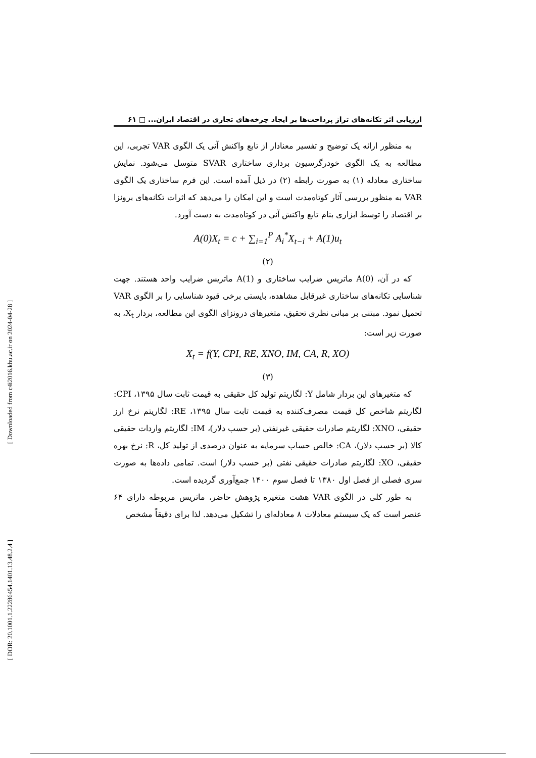[ Downloaded from c4i2016.khu.ac.ir on 2024-04-28 ]
[ DOR: 20.1001.1.22286454.1401.13.48.2.4 ]
ارزیابی اثر تکانه‌های تراز پرداخت‌ها بر ایجاد چرخه‌های تجاری در اقتصاد ایران... □ ۶۱
به منظور ارائه یک توضیح و تفسیر معنادار از تابع واکنش آنی یک الگوی VAR تجربی، این مطالعه به یک الگوی خودرگرسیون برداری ساختاری SVAR متوسل می‌شود. نمایش ساختاری معادله (۱) به صورت رابطه (۲) در ذیل آمده است. این فرم ساختاری یک الگوی VAR به منظور بررسی آثار کوتاه‌مدت است و این امکان را می‌دهد که اثرات تکانه‌های برونزا بر اقتصاد را توسط ابزاری بنام تابع واکنش آنی در کوتاه‌مدت به دست آورد.
A(0)X<sub>t</sub> = c + ∑<sub>i=1</sub><sup>P</sup> A<sub>i</sub><sup>*</sup>X<sub>t−i</sub> + A(1)u<sub>t</sub>
(۲)
که در آن، A(0) ماتریس ضرایب ساختاری و A(1) ماتریس ضرایب واحد هستند. جهت شناسایی تکانه‌های ساختاری غیرقابل مشاهده، بایستی برخی قیود شناسایی را بر الگوی VAR تحمیل نمود. مبتنی بر مبانی نظری تحقیق، متغیرهای درونزای الگوی این مطالعه، بردار X<sub>t</sub>، به صورت زیر است:
X<sub>t</sub> = f(Y, CPI, RE, XNO, IM, CA, R, XO)
(۳)
که متغیرهای این بردار شامل Y: لگاریتم تولید کل حقیقی به قیمت ثابت سال ۱۳۹۵، CPI: لگاریتم شاخص کل قیمت مصرف‌کننده به قیمت ثابت سال ۱۳۹۵، RE: لگاریتم نرخ ارز حقیقی، XNO: لگاریتم صادرات حقیقی غیرنفتی (بر حسب دلار)، IM: لگاریتم واردات حقیقی کالا (بر حسب دلار)، CA: خالص حساب سرمایه به عنوان درصدی از تولید کل، R: نرخ بهره حقیقی، XO: لگاریتم صادرات حقیقی نفتی (بر حسب دلار) است. تمامی داده‌ها به صورت سری فصلی از فصل اول ۱۳۸۰ تا فصل سوم ۱۴۰۰ جمع‌آوری گردیده است.
به طور کلی در الگوی VAR هشت متغیره پژوهش حاضر، ماتریس مربوطه دارای ۶۴ عنصر است که یک سیستم معادلات ۸ معادله‌ای را تشکیل می‌دهد. لذا برای دقیقاً مشخص